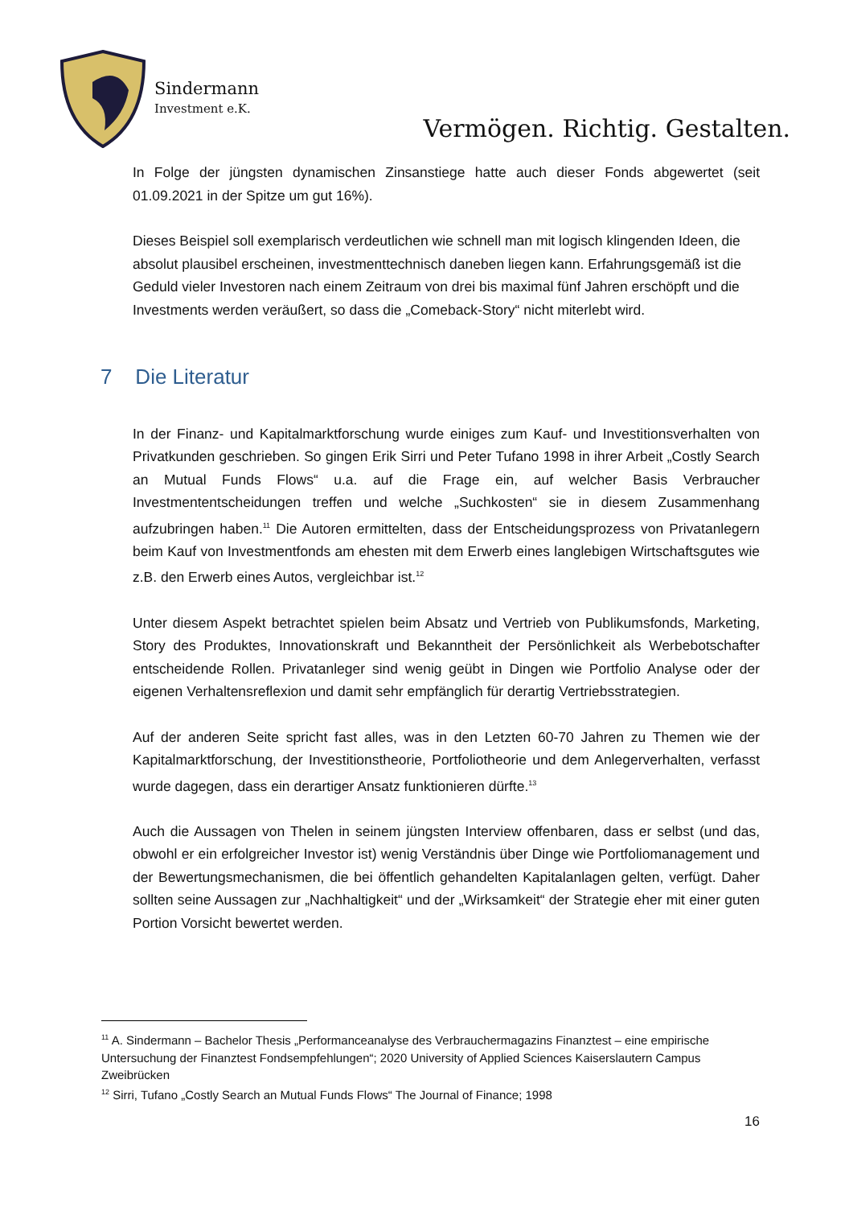Sindermann
Investment e.K.
Vermögen. Richtig. Gestalten.
In Folge der jüngsten dynamischen Zinsanstiege hatte auch dieser Fonds abgewertet (seit 01.09.2021 in der Spitze um gut 16%).
Dieses Beispiel soll exemplarisch verdeutlichen wie schnell man mit logisch klingenden Ideen, die absolut plausibel erscheinen, investmenttechnisch daneben liegen kann. Erfahrungsgemäß ist die Geduld vieler Investoren nach einem Zeitraum von drei bis maximal fünf Jahren erschöpft und die Investments werden veräußert, so dass die „Comeback-Story“ nicht miterlebt wird.
7 Die Literatur
In der Finanz- und Kapitalmarktforschung wurde einiges zum Kauf- und Investitionsverhalten von Privatkunden geschrieben. So gingen Erik Sirri und Peter Tufano 1998 in ihrer Arbeit „Costly Search an Mutual Funds Flows“ u.a. auf die Frage ein, auf welcher Basis Verbraucher Investmententscheidungen treffen und welche „Suchkosten“ sie in diesem Zusammenhang aufzubringen haben.<sup>11</sup> Die Autoren ermittelten, dass der Entscheidungsprozess von Privatanlegern beim Kauf von Investmentfonds am ehesten mit dem Erwerb eines langlebigen Wirtschaftsgutes wie z.B. den Erwerb eines Autos, vergleichbar ist.<sup>12</sup>
Unter diesem Aspekt betrachtet spielen beim Absatz und Vertrieb von Publikumsfonds, Marketing, Story des Produktes, Innovationskraft und Bekanntheit der Persönlichkeit als Werbebotschafter entscheidende Rollen. Privatanleger sind wenig geübt in Dingen wie Portfolio Analyse oder der eigenen Verhaltensreflexion und damit sehr empfänglich für derartig Vertriebsstrategien.
Auf der anderen Seite spricht fast alles, was in den Letzten 60-70 Jahren zu Themen wie der Kapitalmarktforschung, der Investitionstheorie, Portfoliotheorie und dem Anlegerverhalten, verfasst wurde dagegen, dass ein derartiger Ansatz funktionieren dürfte.<sup>13</sup>
Auch die Aussagen von Thelen in seinem jüngsten Interview offenbaren, dass er selbst (und das, obwohl er ein erfolgreicher Investor ist) wenig Verständnis über Dinge wie Portfoliomanagement und der Bewertungsmechanismen, die bei öffentlich gehandelten Kapitalanlagen gelten, verfügt. Daher sollten seine Aussagen zur „Nachhaltigkeit“ und der „Wirksamkeit“ der Strategie eher mit einer guten Portion Vorsicht bewertet werden.
<sup>11</sup> A. Sindermann – Bachelor Thesis „Performanceanalyse des Verbrauchermagazins Finanztest – eine empirische Untersuchung der Finanztest Fondsempfehlungen“; 2020 University of Applied Sciences Kaiserslautern Campus Zweibrücken
<sup>12</sup> Sirri, Tufano „Costly Search an Mutual Funds Flows“ The Journal of Finance; 1998
16